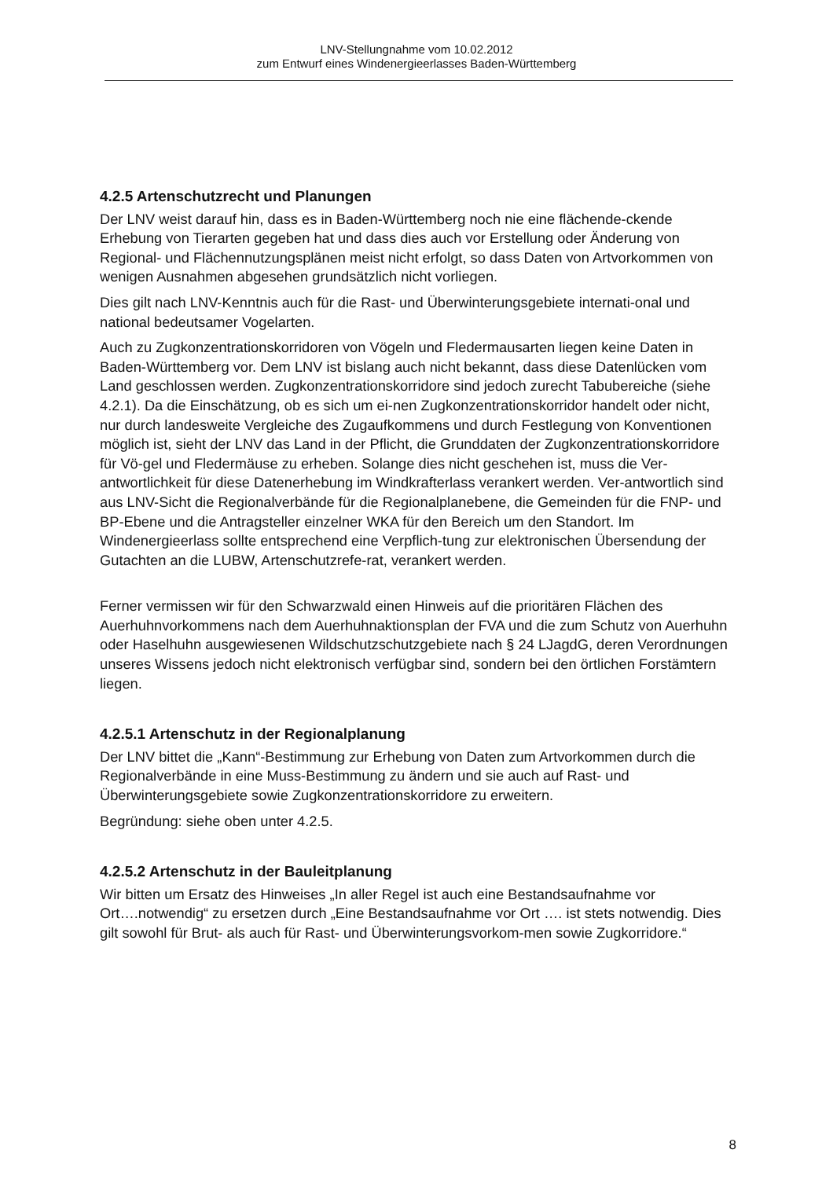LNV-Stellungnahme vom 10.02.2012
zum Entwurf eines Windenergieerlasses Baden-Württemberg
4.2.5 Artenschutzrecht und Planungen
Der LNV weist darauf hin, dass es in Baden-Württemberg noch nie eine flächende-ckende Erhebung von Tierarten gegeben hat und dass dies auch vor Erstellung oder Änderung von Regional- und Flächennutzungsplänen meist nicht erfolgt, so dass Daten von Artvorkommen von wenigen Ausnahmen abgesehen grundsätzlich nicht vorliegen.
Dies gilt nach LNV-Kenntnis auch für die Rast- und Überwinterungsgebiete internati-onal und national bedeutsamer Vogelarten.
Auch zu Zugkonzentrationskorridoren von Vögeln und Fledermausarten liegen keine Daten in Baden-Württemberg vor. Dem LNV ist bislang auch nicht bekannt, dass diese Datenlücken vom Land geschlossen werden. Zugkonzentrationskorridore sind jedoch zurecht Tabubereiche (siehe 4.2.1). Da die Einschätzung, ob es sich um ei-nen Zugkonzentrationskorridor handelt oder nicht, nur durch landesweite Vergleiche des Zugaufkommens und durch Festlegung von Konventionen möglich ist, sieht der LNV das Land in der Pflicht, die Grunddaten der Zugkonzentrationskorridore für Vö-gel und Fledermäuse zu erheben. Solange dies nicht geschehen ist, muss die Ver-antwortlichkeit für diese Datenerhebung im Windkrafterlass verankert werden. Ver-antwortlich sind aus LNV-Sicht die Regionalverbände für die Regionalplanebene, die Gemeinden für die FNP- und BP-Ebene und die Antragsteller einzelner WKA für den Bereich um den Standort. Im Windenergieerlass sollte entsprechend eine Verpflich-tung zur elektronischen Übersendung der Gutachten an die LUBW, Artenschutzrefe-rat, verankert werden.
Ferner vermissen wir für den Schwarzwald einen Hinweis auf die prioritären Flächen des Auerhuhnvorkommens nach dem Auerhuhnaktionsplan der FVA und die zum Schutz von Auerhuhn oder Haselhuhn ausgewiesenen Wildschutzschutzgebiete nach § 24 LJagdG, deren Verordnungen unseres Wissens jedoch nicht elektronisch verfügbar sind, sondern bei den örtlichen Forstämtern liegen.
4.2.5.1 Artenschutz in der Regionalplanung
Der LNV bittet die „Kann“-Bestimmung zur Erhebung von Daten zum Artvorkommen durch die Regionalverbände in eine Muss-Bestimmung zu ändern und sie auch auf Rast- und Überwinterungsgebiete sowie Zugkonzentrationskorridore zu erweitern.
Begründung: siehe oben unter 4.2.5.
4.2.5.2 Artenschutz in der Bauleitplanung
Wir bitten um Ersatz des Hinweises „In aller Regel ist auch eine Bestandsaufnahme vor Ort….notwendig“ zu ersetzen durch „Eine Bestandsaufnahme vor Ort …. ist stets notwendig. Dies gilt sowohl für Brut- als auch für Rast- und Überwinterungsvorkom-men sowie Zugkorridore.“
8